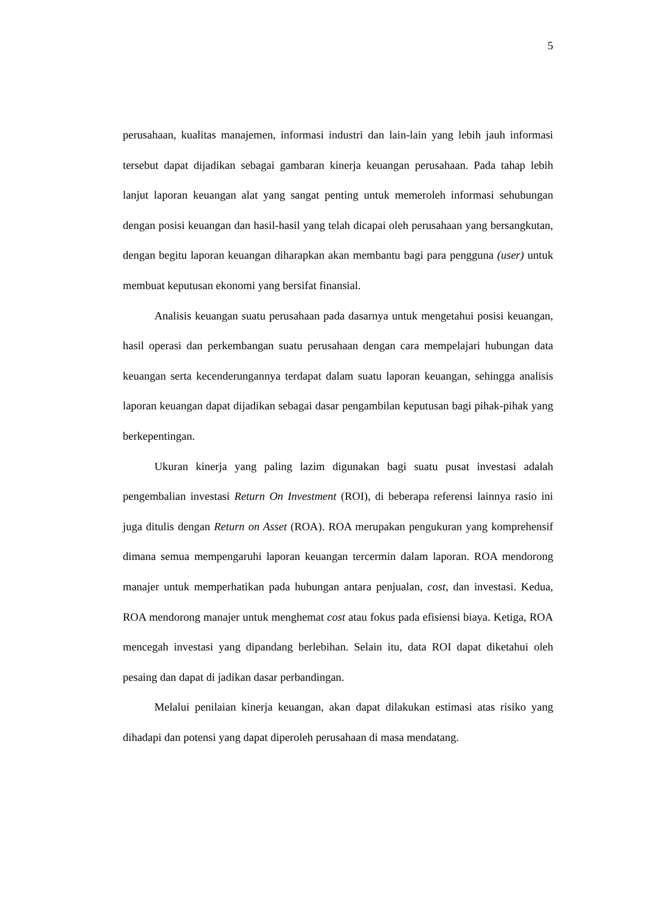5
perusahaan, kualitas manajemen, informasi industri dan lain-lain yang lebih jauh informasi tersebut dapat dijadikan sebagai gambaran kinerja keuangan perusahaan. Pada tahap lebih lanjut laporan keuangan alat yang sangat penting untuk memeroleh informasi sehubungan dengan posisi keuangan dan hasil-hasil yang telah dicapai oleh perusahaan yang bersangkutan, dengan begitu laporan keuangan diharapkan akan membantu bagi para pengguna (user) untuk membuat keputusan ekonomi yang bersifat finansial.
Analisis keuangan suatu perusahaan pada dasarnya untuk mengetahui posisi keuangan, hasil operasi dan perkembangan suatu perusahaan dengan cara mempelajari hubungan data keuangan serta kecenderungannya terdapat dalam suatu laporan keuangan, sehingga analisis laporan keuangan dapat dijadikan sebagai dasar pengambilan keputusan bagi pihak-pihak yang berkepentingan.
Ukuran kinerja yang paling lazim digunakan bagi suatu pusat investasi adalah pengembalian investasi Return On Investment (ROI), di beberapa referensi lainnya rasio ini juga ditulis dengan Return on Asset (ROA). ROA merupakan pengukuran yang komprehensif dimana semua mempengaruhi laporan keuangan tercermin dalam laporan. ROA mendorong manajer untuk memperhatikan pada hubungan antara penjualan, cost, dan investasi. Kedua, ROA mendorong manajer untuk menghemat cost atau fokus pada efisiensi biaya. Ketiga, ROA mencegah investasi yang dipandang berlebihan. Selain itu, data ROI dapat diketahui oleh pesaing dan dapat di jadikan dasar perbandingan.
Melalui penilaian kinerja keuangan, akan dapat dilakukan estimasi atas risiko yang dihadapi dan potensi yang dapat diperoleh perusahaan di masa mendatang.